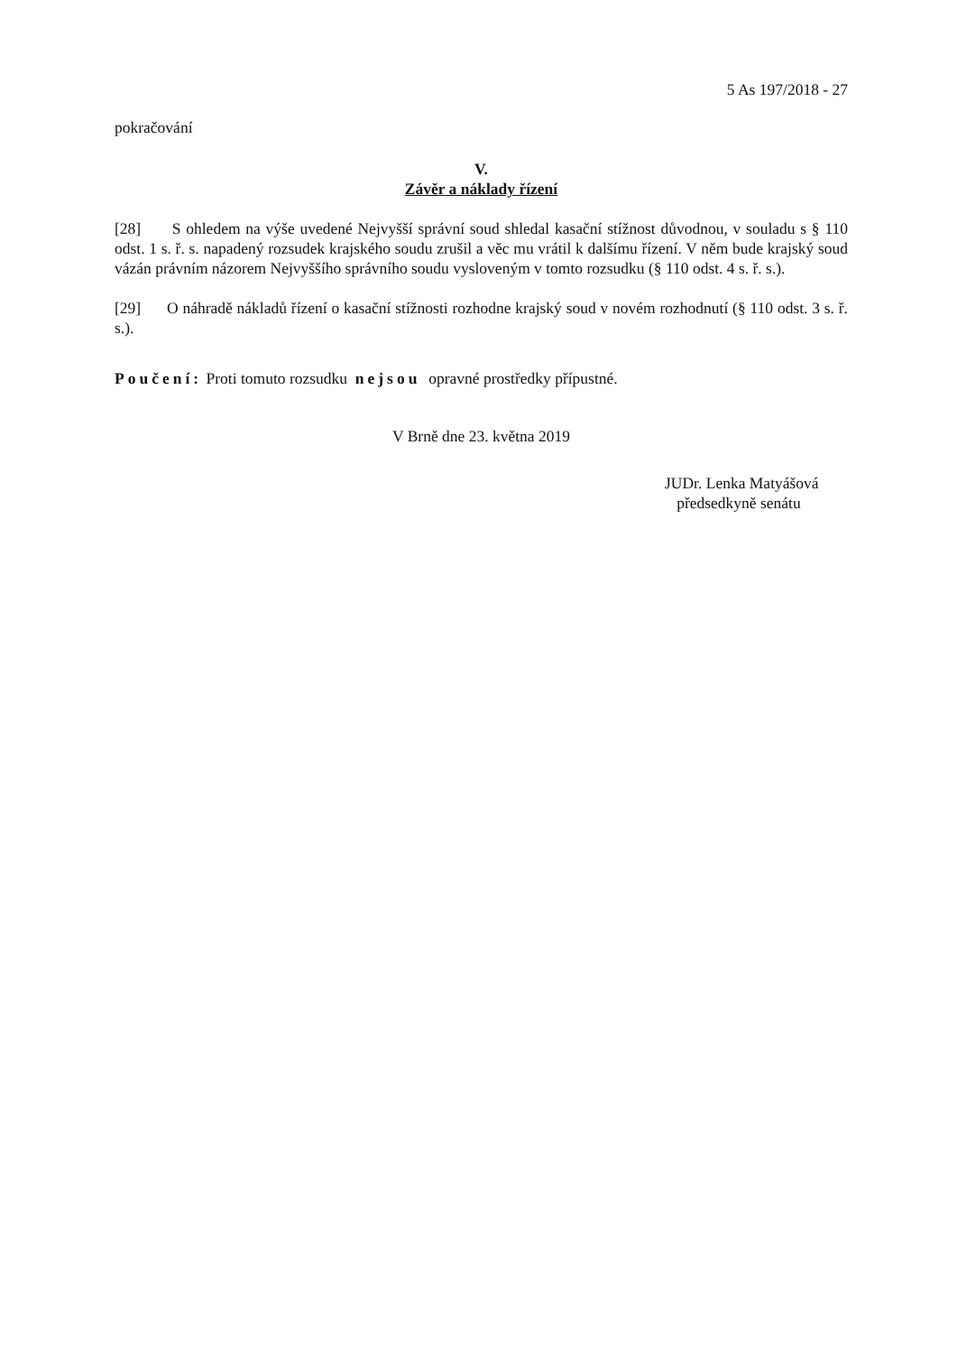5 As 197/2018 - 27
pokračování
V.
Závěr a náklady řízení
[28] S ohledem na výše uvedené Nejvyšší správní soud shledal kasační stížnost důvodnou, v souladu s § 110 odst. 1 s. ř. s. napadený rozsudek krajského soudu zrušil a věc mu vrátil k dalšímu řízení. V něm bude krajský soud vázán právním názorem Nejvyššího správního soudu vysloveným v tomto rozsudku (§ 110 odst. 4 s. ř. s.).
[29] O náhradě nákladů řízení o kasační stížnosti rozhodne krajský soud v novém rozhodnutí (§ 110 odst. 3 s. ř. s.).
Poučení: Proti tomuto rozsudku nejsou opravné prostředky přípustné.
V Brně dne 23. května 2019
JUDr. Lenka Matyášová
předsedkyně senátu